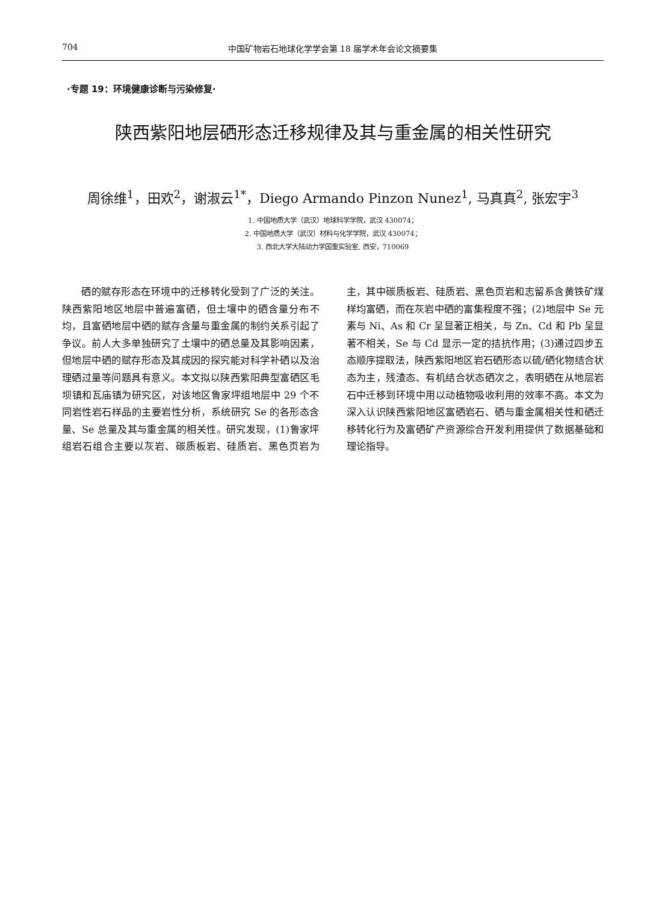704 中国矿物岩石地球化学学会第 18 届学术年会论文摘要集
·专题 19：环境健康诊断与污染修复·
陕西紫阳地层硒形态迁移规律及其与重金属的相关性研究
周徐维<sup>1</sup>，田欢<sup>2</sup>，谢淑云<sup>1*</sup>，Diego Armando Pinzon Nunez<sup>1</sup>, 马真真<sup>2</sup>, 张宏宇<sup>3</sup>
1. 中国地质大学（武汉）地球科学学院，武汉 430074；
2. 中国地质大学（武汉）材料与化学学院，武汉 430074；
3. 西北大学大陆动力学国重实验室, 西安，710069
硒的赋存形态在环境中的迁移转化受到了广泛的关注。陕西紫阳地区地层中普遍富硒，但土壤中的硒含量分布不均，且富硒地层中硒的赋存含量与重金属的制约关系引起了争议。前人大多单独研究了土壤中的硒总量及其影响因素，但地层中硒的赋存形态及其成因的探究能对科学补硒以及治理硒过量等问题具有意义。本文拟以陕西紫阳典型富硒区毛坝镇和瓦庙镇为研究区，对该地区鲁家坪组地层中 29 个不同岩性岩石样品的主要岩性分析，系统研究 Se 的各形态含量、Se 总量及其与重金属的相关性。研究发现，(1)鲁家坪组岩石组合主要以灰岩、碳质板岩、硅质岩、黑色页岩为主，其中碳质板岩、硅质岩、黑色页岩和志留系含黄铁矿煤样均富硒，而在灰岩中硒的富集程度不强；(2)地层中 Se 元素与 Ni、As 和 Cr 呈显著正相关，与 Zn、Cd 和 Pb 呈显著不相关，Se 与 Cd 显示一定的拮抗作用；(3)通过四步五态顺序提取法，陕西紫阳地区岩石硒形态以硫/硒化物结合状态为主，残渣态、有机结合状态硒次之，表明硒在从地层岩石中迁移到环境中用以动植物吸收利用的效率不高。本文为深入认识陕西紫阳地区富硒岩石、硒与重金属相关性和硒迁移转化行为及富硒矿产资源综合开发利用提供了数据基础和理论指导。